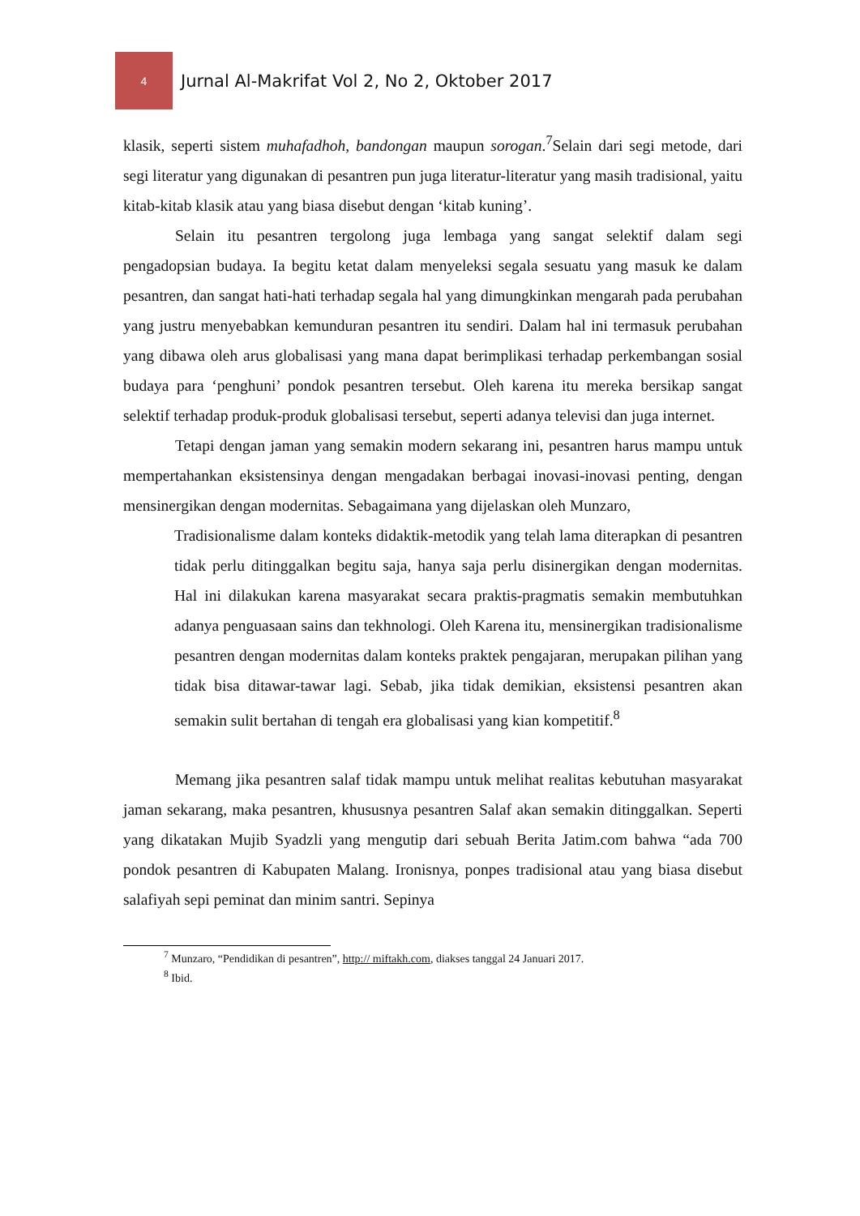4
Jurnal Al-Makrifat Vol 2, No 2, Oktober 2017
klasik, seperti sistem muhafadhoh, bandongan maupun sorogan.<sup>7</sup>Selain dari segi metode, dari segi literatur yang digunakan di pesantren pun juga literatur-literatur yang masih tradisional, yaitu kitab-kitab klasik atau yang biasa disebut dengan ‘kitab kuning’.
Selain itu pesantren tergolong juga lembaga yang sangat selektif dalam segi pengadopsian budaya. Ia begitu ketat dalam menyeleksi segala sesuatu yang masuk ke dalam pesantren, dan sangat hati-hati terhadap segala hal yang dimungkinkan mengarah pada perubahan yang justru menyebabkan kemunduran pesantren itu sendiri. Dalam hal ini termasuk perubahan yang dibawa oleh arus globalisasi yang mana dapat berimplikasi terhadap perkembangan sosial budaya para ‘penghuni’ pondok pesantren tersebut. Oleh karena itu mereka bersikap sangat selektif terhadap produk-produk globalisasi tersebut, seperti adanya televisi dan juga internet.
Tetapi dengan jaman yang semakin modern sekarang ini, pesantren harus mampu untuk mempertahankan eksistensinya dengan mengadakan berbagai inovasi-inovasi penting, dengan mensinergikan dengan modernitas. Sebagaimana yang dijelaskan oleh Munzaro,
Tradisionalisme dalam konteks didaktik-metodik yang telah lama diterapkan di pesantren tidak perlu ditinggalkan begitu saja, hanya saja perlu disinergikan dengan modernitas. Hal ini dilakukan karena masyarakat secara praktis-pragmatis semakin membutuhkan adanya penguasaan sains dan tekhnologi. Oleh Karena itu, mensinergikan tradisionalisme pesantren dengan modernitas dalam konteks praktek pengajaran, merupakan pilihan yang tidak bisa ditawar-tawar lagi. Sebab, jika tidak demikian, eksistensi pesantren akan semakin sulit bertahan di tengah era globalisasi yang kian kompetitif.<sup>8</sup>
Memang jika pesantren salaf tidak mampu untuk melihat realitas kebutuhan masyarakat jaman sekarang, maka pesantren, khususnya pesantren Salaf akan semakin ditinggalkan. Seperti yang dikatakan Mujib Syadzli yang mengutip dari sebuah Berita Jatim.com bahwa “ada 700 pondok pesantren di Kabupaten Malang. Ironisnya, ponpes tradisional atau yang biasa disebut salafiyah sepi peminat dan minim santri. Sepinya
<sup>7</sup> Munzaro, “Pendidikan di pesantren”, http:// miftakh.com, diakses tanggal 24 Januari 2017.
<sup>8</sup> Ibid.